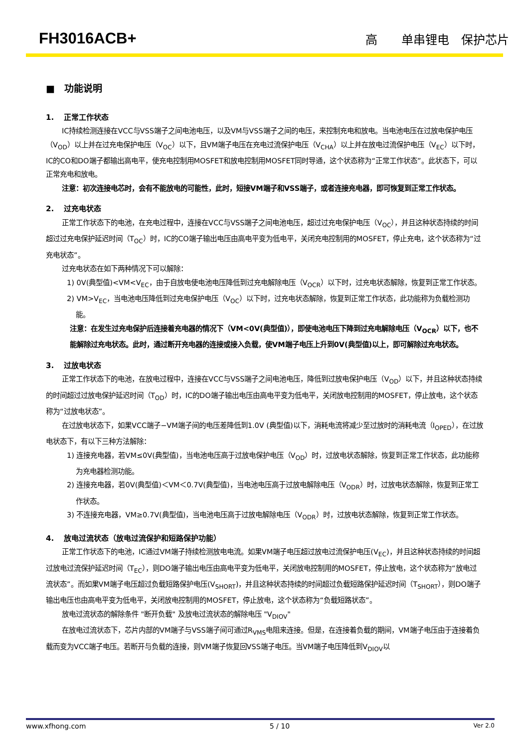FH3016ACB+ 高　　单串锂电　保护芯片
■　功能说明
1.　 正常工作状态
IC持续检测连接在VCC与VSS端子之间电池电压，以及VM与VSS端子之间的电压，来控制充电和放电。当电池电压在过放电保护电压（V<sub>OD</sub>）以上并在过充电保护电压（V<sub>OC</sub>）以下，且VM端子电压在充电过流保护电压（V<sub>CHA</sub>）以上并在放电过流保护电压（V<sub>EC</sub>）以下时，IC的CO和DO端子都输出高电平，使充电控制用MOSFET和放电控制用MOSFET同时导通，这个状态称为“正常工作状态”。此状态下，可以正常充电和放电。
注意：初次连接电芯时，会有不能放电的可能性，此时，短接VM端子和VSS端子，或者连接充电器，即可恢复到正常工作状态。
2.　 过充电状态
正常工作状态下的电池，在充电过程中，连接在VCC与VSS端子之间电池电压，超过过充电保护电压（V<sub>OC</sub>），并且这种状态持续的时间超过过充电保护延迟时间（T<sub>OC</sub>）时，IC的CO端子输出电压由高电平变为低电平，关闭充电控制用的MOSFET，停止充电，这个状态称为“过充电状态”。
过充电状态在如下两种情况下可以解除：
1) 0V(典型值)<VM<V<sub>EC</sub>，由于自放电使电池电压降低到过充电解除电压（V<sub>OCR</sub>）以下时，过充电状态解除，恢复到正常工作状态。
2) VM>V<sub>EC</sub>，当电池电压降低到过充电保护电压（V<sub>OC</sub>）以下时，过充电状态解除，恢复到正常工作状态，此功能称为负载检测功能。
注意：在发生过充电保护后连接着充电器的情况下（VM<0V(典型值)），即使电池电压下降到过充电解除电压（V<sub>OCR</sub>）以下，也不能解除过充电状态。此时，通过断开充电器的连接或接入负载，使VM端子电压上升到0V(典型值)以上，即可解除过充电状态。
3.　 过放电状态
正常工作状态下的电池，在放电过程中，连接在VCC与VSS端子之间电池电压，降低到过放电保护电压（V<sub>OD</sub>）以下，并且这种状态持续的时间超过过放电保护延迟时间（T<sub>OD</sub>）时，IC的DO端子输出电压由高电平变为低电平，关闭放电控制用的MOSFET，停止放电，这个状态称为“过放电状态”。
在过放电状态下，如果VCC端子−VM端子间的电压差降低到1.0V (典型值)以下，消耗电流将减少至过放时的消耗电流（I<sub>OPED</sub>），在过放电状态下，有以下三种方法解除：
1) 连接充电器，若VM≤0V(典型值)，当电池电压高于过放电保护电压（V<sub>OD</sub>）时，过放电状态解除，恢复到正常工作状态，此功能称为充电器检测功能。
2) 连接充电器，若0V(典型值)＜VM＜0.7V(典型值)，当电池电压高于过放电解除电压（V<sub>ODR</sub>）时，过放电状态解除，恢复到正常工作状态。
3) 不连接充电器，VM≥0.7V(典型值)，当电池电压高于过放电解除电压（V<sub>ODR</sub>）时，过放电状态解除，恢复到正常工作状态。
4.　 放电过流状态（放电过流保护和短路保护功能）
正常工作状态下的电池，IC通过VM端子持续检测放电电流。如果VM端子电压超过放电过流保护电压(V<sub>EC</sub>)，并且这种状态持续的时间超过放电过流保护延迟时间（T<sub>EC</sub>），则DO端子输出电压由高电平变为低电平，关闭放电控制用的MOSFET，停止放电，这个状态称为“放电过流状态”。而如果VM端子电压超过负载短路保护电压(V<sub>SHORT</sub>)，并且这种状态持续的时间超过负载短路保护延迟时间（T<sub>SHORT</sub>），则DO端子输出电压也由高电平变为低电平，关闭放电控制用的MOSFET，停止放电，这个状态称为“负载短路状态”。
放电过流状态的解除条件 "断开负载" 及放电过流状态的解除电压 "V<sub>DIOV</sub>"
在放电过流状态下，芯片内部的VM端子与VSS端子间可通过R<sub>VMS</sub>电阻来连接。但是，在连接着负载的期间，VM端子电压由于连接着负载而变为VCC端子电压。若断开与负载的连接，则VM端子恢复回VSS端子电压。当VM端子电压降低到V<sub>DIOV</sub>以
www.xfhong.com 5 / 10 Ver 2.0